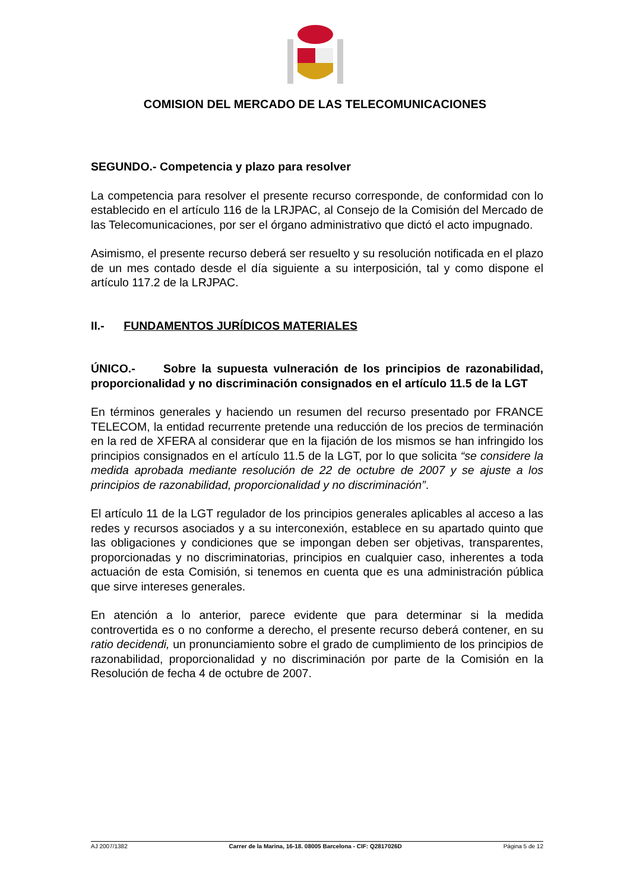COMISION DEL MERCADO DE LAS TELECOMUNICACIONES
SEGUNDO.- Competencia y plazo para resolver
La competencia para resolver el presente recurso corresponde, de conformidad con lo establecido en el artículo 116 de la LRJPAC, al Consejo de la Comisión del Mercado de las Telecomunicaciones, por ser el órgano administrativo que dictó el acto impugnado.
Asimismo, el presente recurso deberá ser resuelto y su resolución notificada en el plazo de un mes contado desde el día siguiente a su interposición, tal y como dispone el artículo 117.2 de la LRJPAC.
II.- FUNDAMENTOS JURÍDICOS MATERIALES
ÚNICO.- Sobre la supuesta vulneración de los principios de razonabilidad, proporcionalidad y no discriminación consignados en el artículo 11.5 de la LGT
En términos generales y haciendo un resumen del recurso presentado por FRANCE TELECOM, la entidad recurrente pretende una reducción de los precios de terminación en la red de XFERA al considerar que en la fijación de los mismos se han infringido los principios consignados en el artículo 11.5 de la LGT, por lo que solicita “se considere la medida aprobada mediante resolución de 22 de octubre de 2007 y se ajuste a los principios de razonabilidad, proporcionalidad y no discriminación”.
El artículo 11 de la LGT regulador de los principios generales aplicables al acceso a las redes y recursos asociados y a su interconexión, establece en su apartado quinto que las obligaciones y condiciones que se impongan deben ser objetivas, transparentes, proporcionadas y no discriminatorias, principios en cualquier caso, inherentes a toda actuación de esta Comisión, si tenemos en cuenta que es una administración pública que sirve intereses generales.
En atención a lo anterior, parece evidente que para determinar si la medida controvertida es o no conforme a derecho, el presente recurso deberá contener, en su ratio decidendi, un pronunciamiento sobre el grado de cumplimiento de los principios de razonabilidad, proporcionalidad y no discriminación por parte de la Comisión en la Resolución de fecha 4 de octubre de 2007.
AJ 2007/1382 Carrer de la Marina, 16-18. 08005 Barcelona - CIF: Q2817026D Página 5 de 12